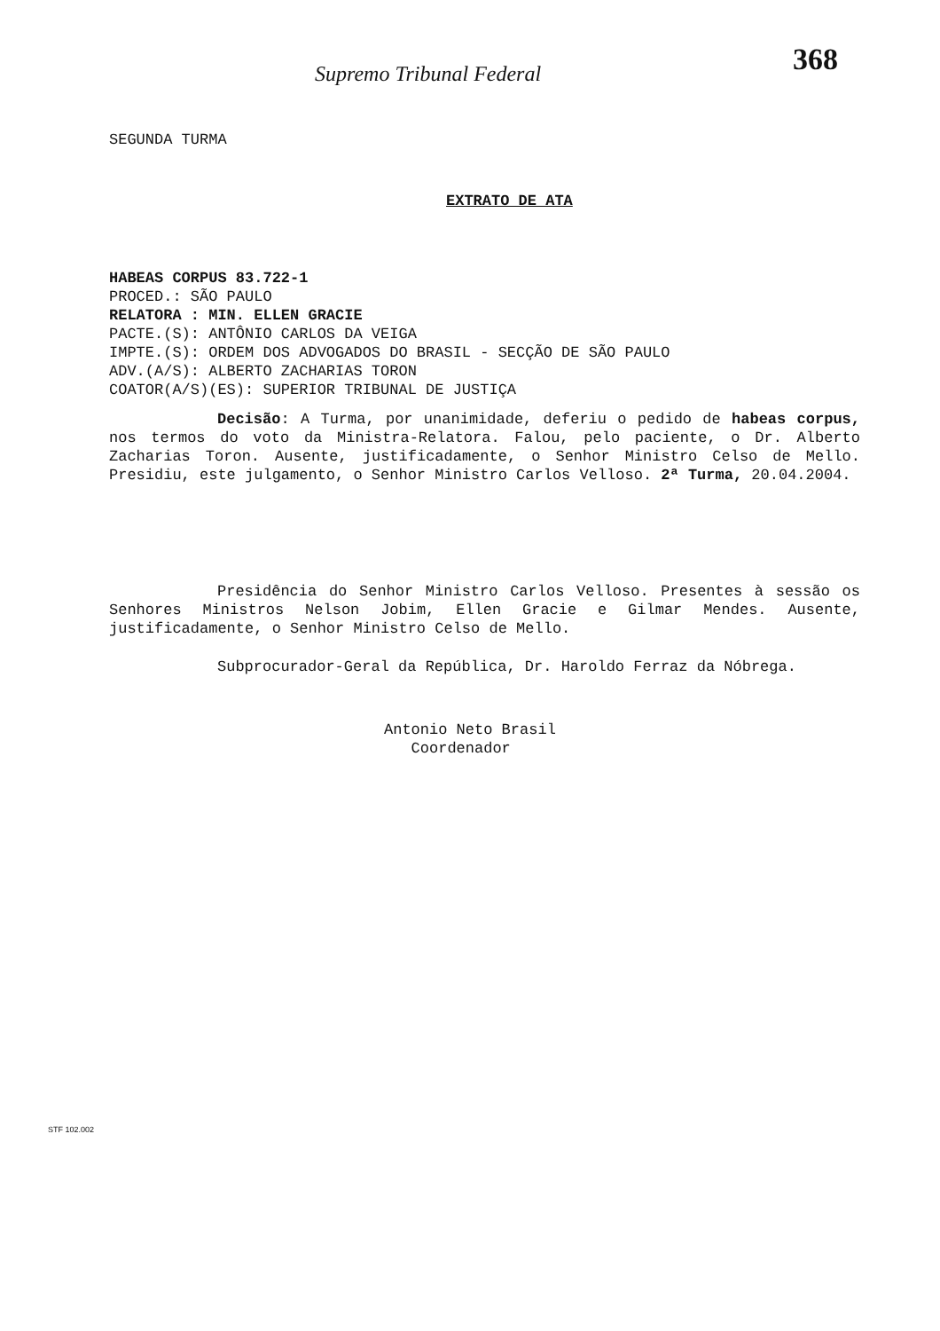Supremo Tribunal Federal 368
SEGUNDA TURMA
EXTRATO DE ATA
HABEAS CORPUS 83.722-1
PROCED.: SÃO PAULO
RELATORA : MIN. ELLEN GRACIE
PACTE.(S): ANTÔNIO CARLOS DA VEIGA
IMPTE.(S): ORDEM DOS ADVOGADOS DO BRASIL - SECÇÃO DE SÃO PAULO
ADV.(A/S): ALBERTO ZACHARIAS TORON
COATOR(A/S)(ES): SUPERIOR TRIBUNAL DE JUSTIÇA
Decisão: A Turma, por unanimidade, deferiu o pedido de habeas corpus, nos termos do voto da Ministra-Relatora. Falou, pelo paciente, o Dr. Alberto Zacharias Toron. Ausente, justificadamente, o Senhor Ministro Celso de Mello. Presidiu, este julgamento, o Senhor Ministro Carlos Velloso. 2ª Turma, 20.04.2004.
Presidência do Senhor Ministro Carlos Velloso. Presentes à sessão os Senhores Ministros Nelson Jobim, Ellen Gracie e Gilmar Mendes. Ausente, justificadamente, o Senhor Ministro Celso de Mello.
Subprocurador-Geral da República, Dr. Haroldo Ferraz da Nóbrega.
Antonio Neto Brasil
Coordenador
STF 102.002